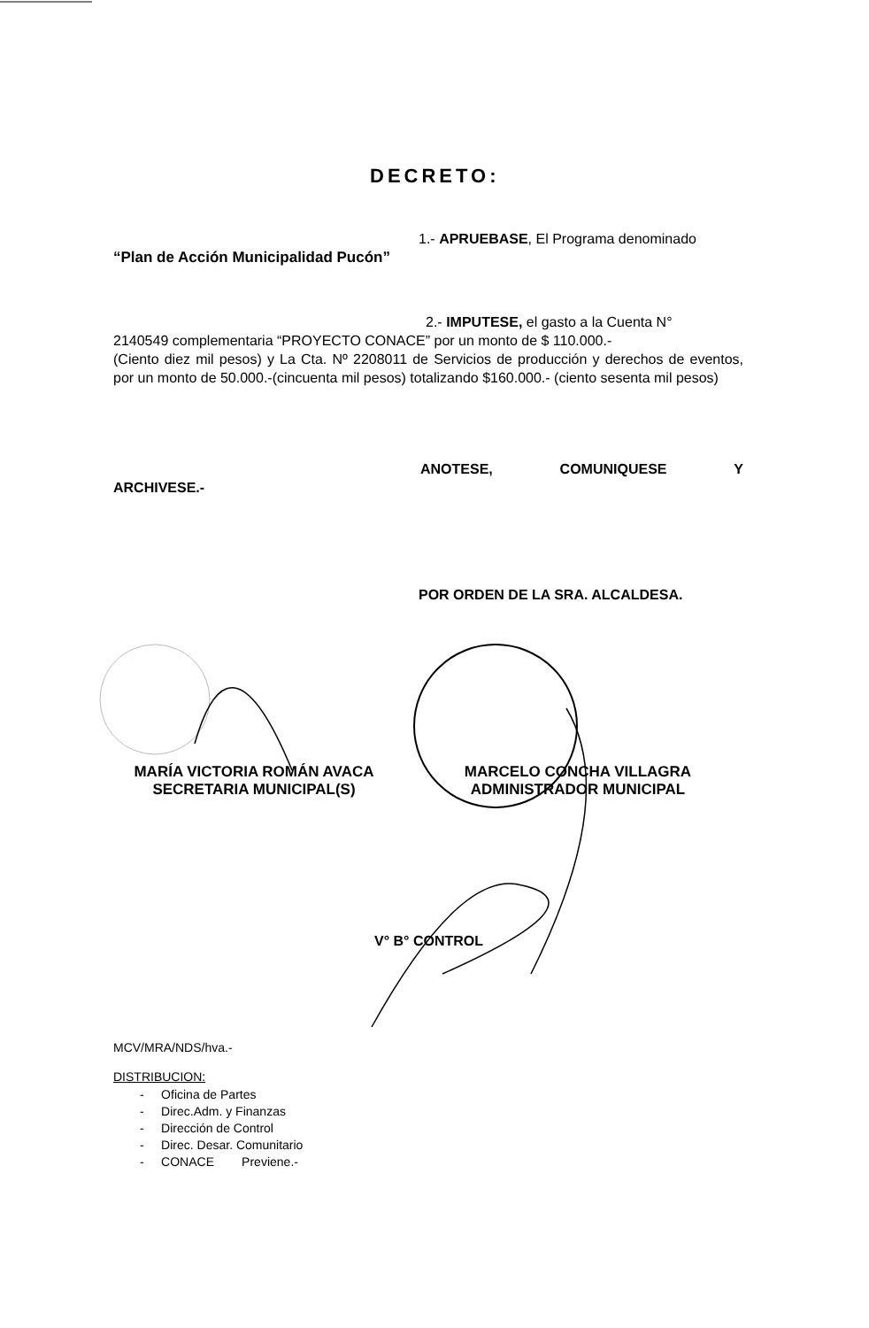DECRETO:
1.- APRUEBASE, El Programa denominado
“Plan de Acción Municipalidad Pucón”
2.- IMPUTESE, el gasto a la Cuenta N°
2140549 complementaria “PROYECTO CONACE” por un monto de $ 110.000.-
(Ciento diez mil pesos) y La Cta. Nº 2208011 de Servicios de producción y derechos de eventos, por un monto de 50.000.-(cincuenta mil pesos) totalizando $160.000.- (ciento sesenta mil pesos)
ANOTESE, COMUNIQUESE Y
ARCHIVESE.-
POR ORDEN DE LA SRA. ALCALDESA.
MARÍA VICTORIA ROMÁN AVACA
SECRETARIA MUNICIPAL(S)
MARCELO CONCHA VILLAGRA
ADMINISTRADOR MUNICIPAL
V° B° CONTROL
MCV/MRA/NDS/hva.-
DISTRIBUCION:
- Oficina de Partes
- Direc.Adm. y Finanzas
- Dirección de Control
- Direc. Desar. Comunitario
- CONACE Previene.-